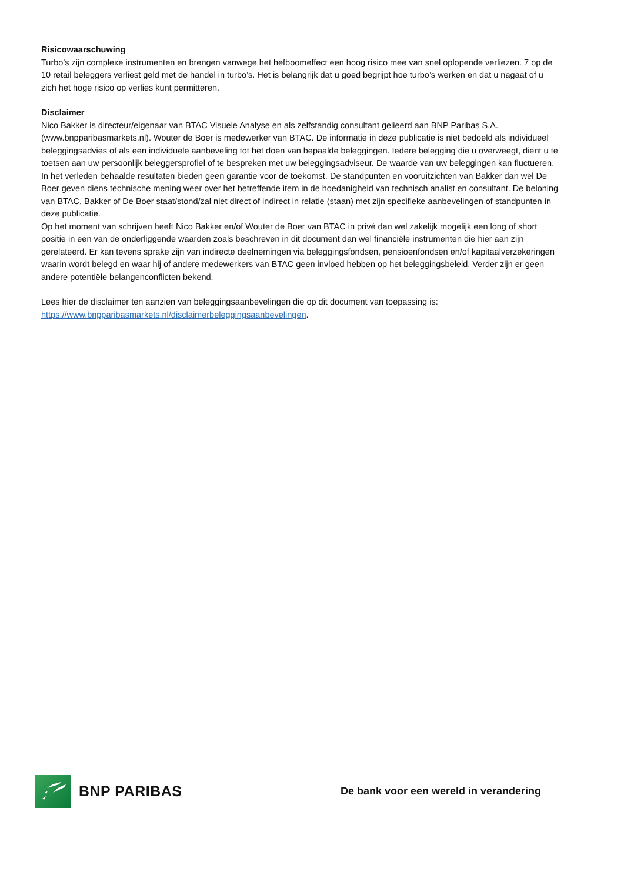Risicowaarschuwing
Turbo’s zijn complexe instrumenten en brengen vanwege het hefboomeffect een hoog risico mee van snel oplopende verliezen. 7 op de 10 retail beleggers verliest geld met de handel in turbo’s. Het is belangrijk dat u goed begrijpt hoe turbo’s werken en dat u nagaat of u zich het hoge risico op verlies kunt permitteren.
Disclaimer
Nico Bakker is directeur/eigenaar van BTAC Visuele Analyse en als zelfstandig consultant gelieerd aan BNP Paribas S.A. (www.bnpparibasmarkets.nl). Wouter de Boer is medewerker van BTAC. De informatie in deze publicatie is niet bedoeld als individueel beleggingsadvies of als een individuele aanbeveling tot het doen van bepaalde beleggingen. Iedere belegging die u overweegt, dient u te toetsen aan uw persoonlijk beleggersprofiel of te bespreken met uw beleggingsadviseur. De waarde van uw beleggingen kan fluctueren. In het verleden behaalde resultaten bieden geen garantie voor de toekomst. De standpunten en vooruitzichten van Bakker dan wel De Boer geven diens technische mening weer over het betreffende item in de hoedanigheid van technisch analist en consultant. De beloning van BTAC, Bakker of De Boer staat/stond/zal niet direct of indirect in relatie (staan) met zijn specifieke aanbevelingen of standpunten in deze publicatie.
Op het moment van schrijven heeft Nico Bakker en/of Wouter de Boer van BTAC in privé dan wel zakelijk mogelijk een long of short positie in een van de onderliggende waarden zoals beschreven in dit document dan wel financiële instrumenten die hier aan zijn gerelateerd. Er kan tevens sprake zijn van indirecte deelnemingen via beleggingsfondsen, pensioenfondsen en/of kapitaalverzekeringen waarin wordt belegd en waar hij of andere medewerkers van BTAC geen invloed hebben op het beleggingsbeleid. Verder zijn er geen andere potentiële belangenconflicten bekend.
Lees hier de disclaimer ten aanzien van beleggingsaanbevelingen die op dit document van toepassing is:
https://www.bnpparibasmarkets.nl/disclaimerbeleggingsaanbevelingen.
BNP PARIBAS
De bank voor een wereld in verandering